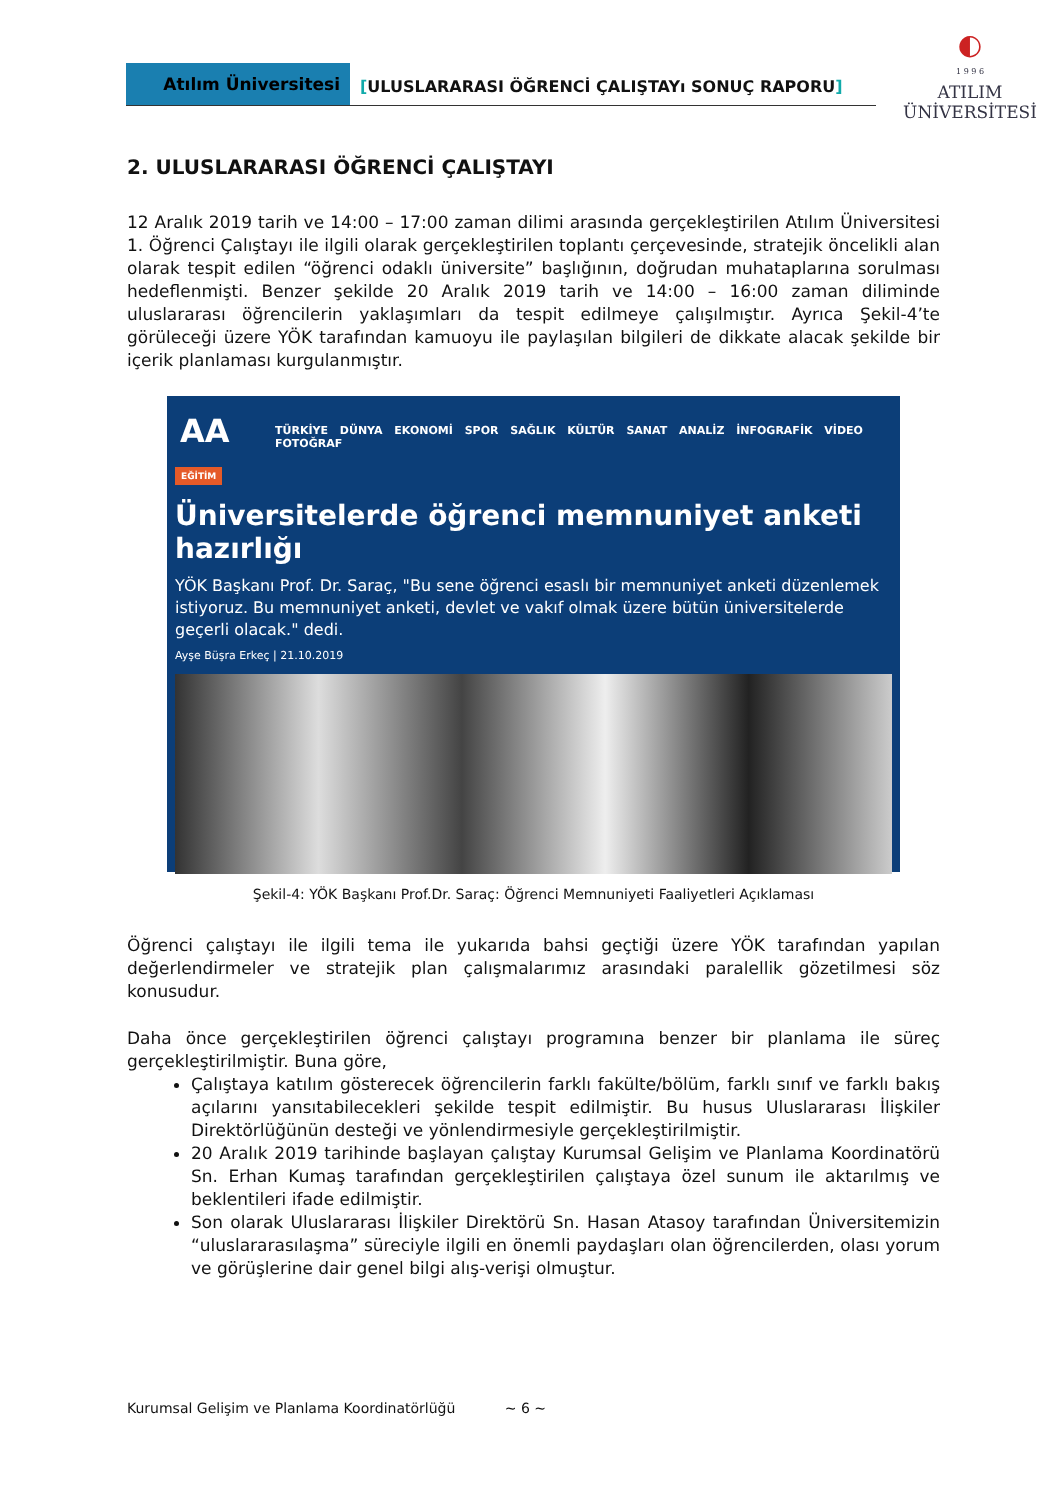Atılım Üniversitesi
[ULUSLARARASI ÖĞRENCİ ÇALIŞTAYı SONUÇ RAPORU]
◐
1 9 9 6
ATILIM
ÜNİVERSİTESİ
2. ULUSLARARASI ÖĞRENCİ ÇALIŞTAYI
12 Aralık 2019 tarih ve 14:00 – 17:00 zaman dilimi arasında gerçekleştirilen Atılım Üniversitesi 1. Öğrenci Çalıştayı ile ilgili olarak gerçekleştirilen toplantı çerçevesinde, stratejik öncelikli alan olarak tespit edilen “öğrenci odaklı üniversite” başlığının, doğrudan muhataplarına sorulması hedeflenmişti. Benzer şekilde 20 Aralık 2019 tarih ve 14:00 – 16:00 zaman diliminde uluslararası öğrencilerin yaklaşımları da tespit edilmeye çalışılmıştır. Ayrıca Şekil-4’te görüleceği üzere YÖK tarafından kamuoyu ile paylaşılan bilgileri de dikkate alacak şekilde bir içerik planlaması kurgulanmıştır.
AA TÜRKİYE DÜNYA EKONOMİ SPOR SAĞLIK KÜLTÜR SANAT ANALİZ İNFOGRAFİK VİDEO FOTOĞRAF
EĞİTİM
Üniversitelerde öğrenci memnuniyet anketi hazırlığı
YÖK Başkanı Prof. Dr. Saraç, "Bu sene öğrenci esaslı bir memnuniyet anketi düzenlemek istiyoruz. Bu memnuniyet anketi, devlet ve vakıf olmak üzere bütün üniversitelerde geçerli olacak." dedi.
Ayşe Büşra Erkeç | 21.10.2019
Şekil-4: YÖK Başkanı Prof.Dr. Saraç: Öğrenci Memnuniyeti Faaliyetleri Açıklaması
Öğrenci çalıştayı ile ilgili tema ile yukarıda bahsi geçtiği üzere YÖK tarafından yapılan değerlendirmeler ve stratejik plan çalışmalarımız arasındaki paralellik gözetilmesi söz konusudur.
Daha önce gerçekleştirilen öğrenci çalıştayı programına benzer bir planlama ile süreç gerçekleştirilmiştir. Buna göre,
Çalıştaya katılım gösterecek öğrencilerin farklı fakülte/bölüm, farklı sınıf ve farklı bakış açılarını yansıtabilecekleri şekilde tespit edilmiştir. Bu husus Uluslararası İlişkiler Direktörlüğünün desteği ve yönlendirmesiyle gerçekleştirilmiştir.
20 Aralık 2019 tarihinde başlayan çalıştay Kurumsal Gelişim ve Planlama Koordinatörü Sn. Erhan Kumaş tarafından gerçekleştirilen çalıştaya özel sunum ile aktarılmış ve beklentileri ifade edilmiştir.
Son olarak Uluslararası İlişkiler Direktörü Sn. Hasan Atasoy tarafından Üniversitemizin “uluslararasılaşma” süreciyle ilgili en önemli paydaşları olan öğrencilerden, olası yorum ve görüşlerine dair genel bilgi alış-verişi olmuştur.
Kurumsal Gelişim ve Planlama Koordinatörlüğü ~ 6 ~